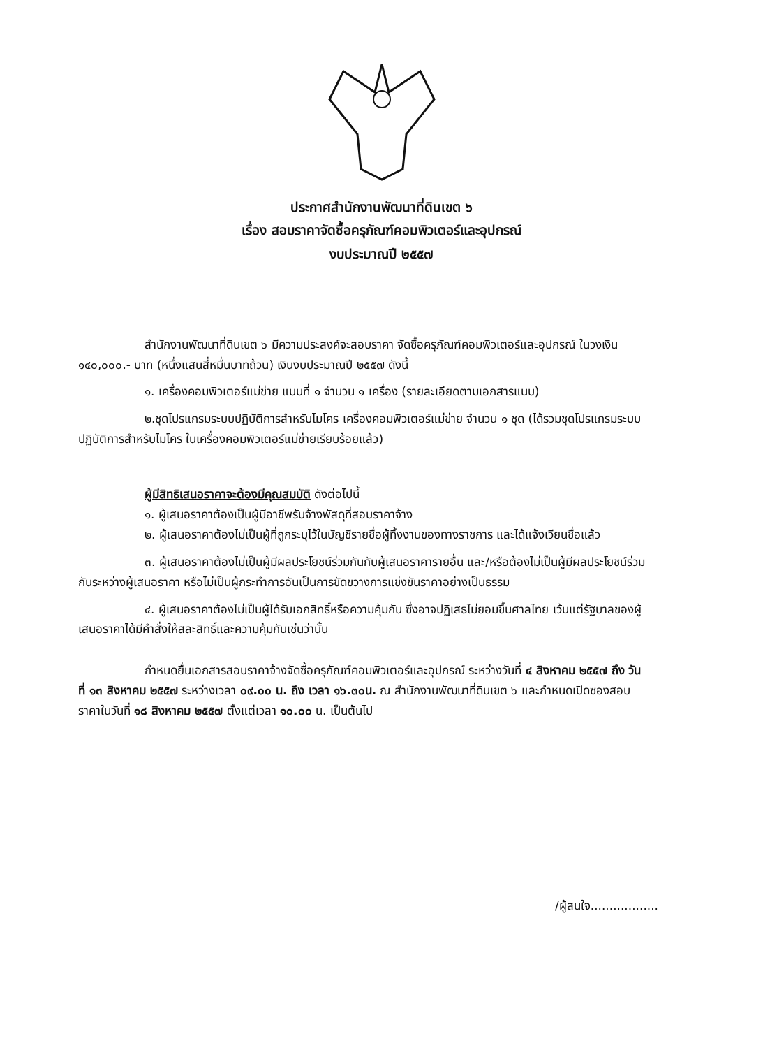ประกาศสำนักงานพัฒนาที่ดินเขต ๖
เรื่อง สอบราคาจัดซื้อครุภัณฑ์คอมพิวเตอร์และอุปกรณ์
งบประมาณปี ๒๕๕๗
สำนักงานพัฒนาที่ดินเขต ๖ มีความประสงค์จะสอบราคา จัดซื้อครุภัณฑ์คอมพิวเตอร์และอุปกรณ์ ในวงเงิน ๑๔๐,๐๐๐.- บาท (หนึ่งแสนสี่หมื่นบาทถ้วน) เงินงบประมาณปี ๒๕๕๗ ดังนี้
๑. เครื่องคอมพิวเตอร์แม่ข่าย แบบที่ ๑ จำนวน ๑ เครื่อง (รายละเอียดตามเอกสารแนบ)
๒.ชุดโปรแกรมระบบปฏิบัติการสำหรับไมโคร เครื่องคอมพิวเตอร์แม่ข่าย จำนวน ๑ ชุด (ได้รวมชุดโปรแกรมระบบปฏิบัติการสำหรับไมโคร ในเครื่องคอมพิวเตอร์แม่ข่ายเรียบร้อยแล้ว)
ผู้มีสิทธิเสนอราคาจะต้องมีคุณสมบัติ ดังต่อไปนี้
๑. ผู้เสนอราคาต้องเป็นผู้มีอาชีพรับจ้างพัสดุที่สอบราคาจ้าง
๒. ผู้เสนอราคาต้องไม่เป็นผู้ที่ถูกระบุไว้ในบัญชีรายชื่อผู้ทิ้งงานของทางราชการ และได้แจ้งเวียนชื่อแล้ว
๓. ผู้เสนอราคาต้องไม่เป็นผู้มีผลประโยชน์ร่วมกันกับผู้เสนอราคารายอื่น และ/หรือต้องไม่เป็นผู้มีผลประโยชน์ร่วมกันระหว่างผู้เสนอราคา หรือไม่เป็นผู้กระทำการอันเป็นการขัดขวางการแข่งขันราคาอย่างเป็นธรรม
๔. ผู้เสนอราคาต้องไม่เป็นผู้ได้รับเอกสิทธิ์หรือความคุ้มกัน ซึ่งอาจปฏิเสธไม่ยอมขึ้นศาลไทย เว้นแต่รัฐบาลของผู้เสนอราคาได้มีคำสั่งให้สละสิทธิ์และความคุ้มกันเช่นว่านั้น
กำหนดยื่นเอกสารสอบราคาจ้างจัดซื้อครุภัณฑ์คอมพิวเตอร์และอุปกรณ์ ระหว่างวันที่ ๔ สิงหาคม ๒๕๕๗ ถึง วันที่ ๑๓ สิงหาคม ๒๕๕๗ ระหว่างเวลา ๐๙.๐๐ น. ถึง เวลา ๑๖.๓๐น. ณ สำนักงานพัฒนาที่ดินเขต ๖ และกำหนดเปิดซองสอบราคาในวันที่ ๑๘ สิงหาคม ๒๕๕๗ ตั้งแต่เวลา ๑๐.๐๐ น. เป็นต้นไป
/ผู้สนใจ..................